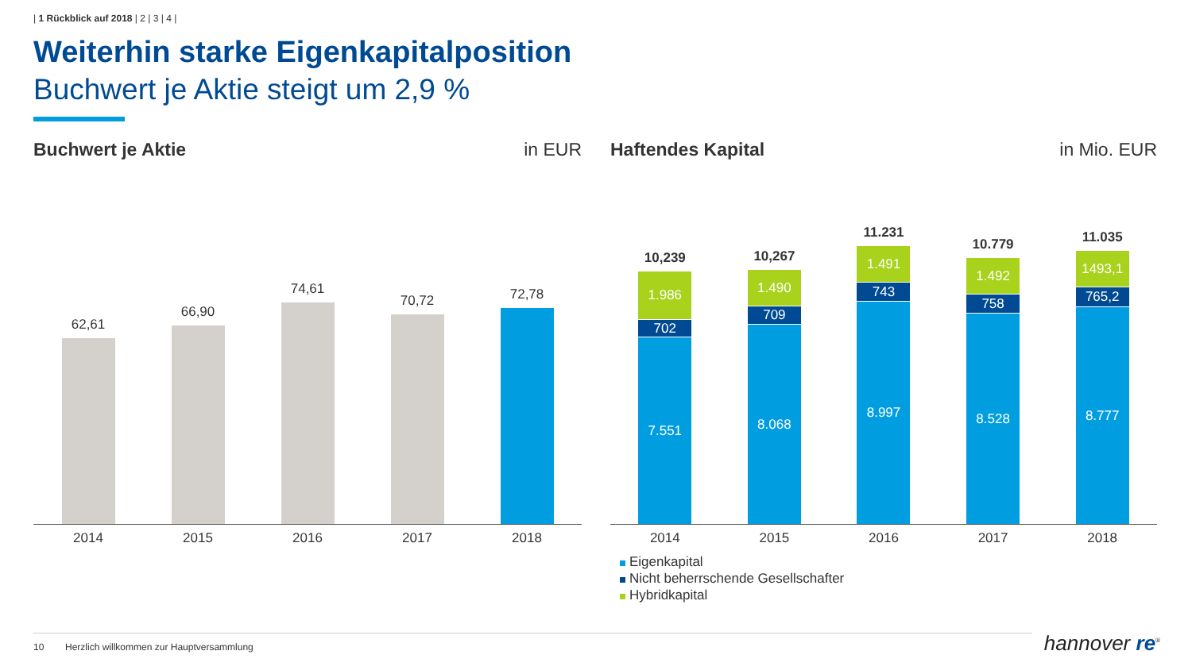| 1 Rückblick auf 2018 | 2 | 3 | 4 |
Weiterhin starke Eigenkapitalposition
Buchwert je Aktie steigt um 2,9 %
Buchwert je Aktie in EUR Haftendes Kapital in Mio. EUR
62,61
66,90
74,61
70,72
72,78
2014 2015 2016 2017 2018
10,239
1.986
702
7.551
10,267
1.490
709
8.068
11.231
1.491
743
8.997
10.779
1.492
758
8.528
11.035
1493,1
765,2
8.777
2014 2015 2016 2017 2018
Eigenkapital
Nicht beherrschende Gesellschafter
Hybridkapital
10 Herzlich willkommen zur Hauptversammlung hannover re<sup>®</sup>